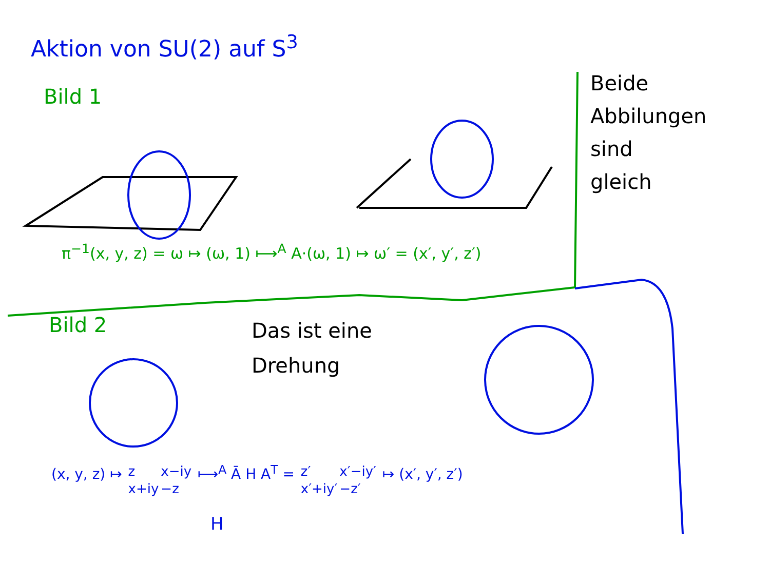Aktion von SU(2) auf S<sup>3</sup>
Bild 1
Beide
Abbilungen
sind
gleich
π<sup>−1</sup>(x, y, z) = ω ↦ (ω, 1) ⟼<sup>A</sup> A·(ω, 1) ↦ ω′ = (x′, y′, z′)
Bild 2
Das ist eine
Drehung
(x, y, z) ↦
| z | x−iy |
| x+iy | −z |
⟼<sup>A</sup> Ā H A<sup>T</sup> =
| z′ | x′−iy′ |
| x′+iy′ | −z′ |
↦ (x′, y′, z′)
H